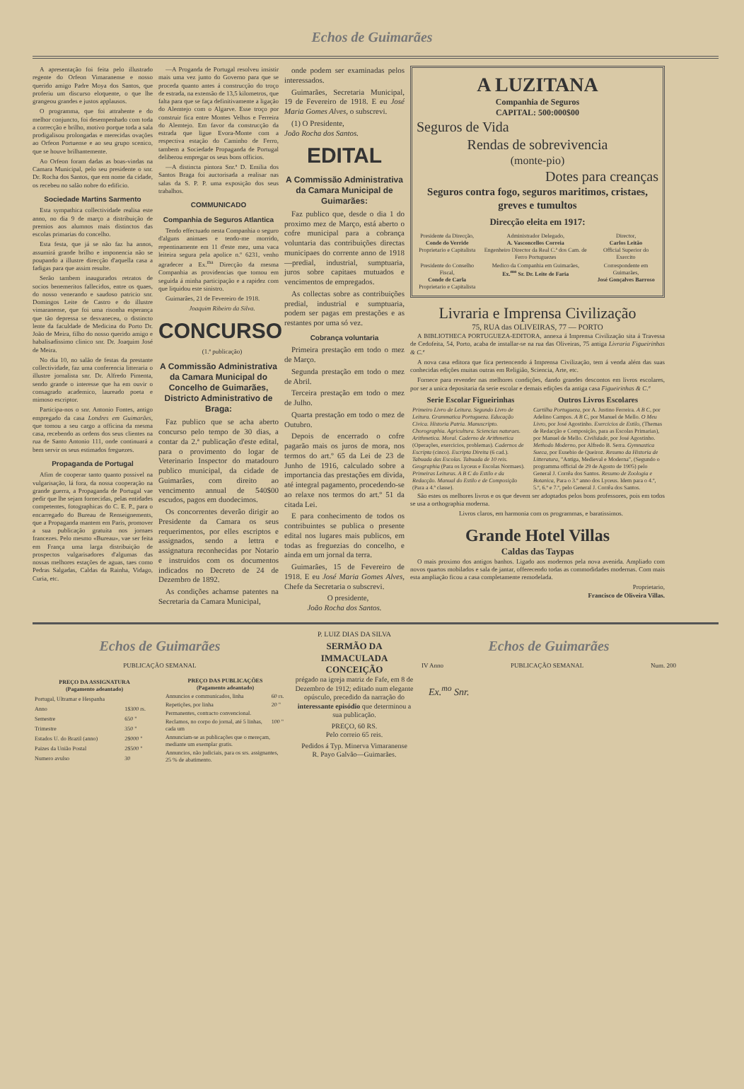Echos de Guimarães
A apresentação foi feita pelo illustrado regente do Orfeon Vimaranense e nosso querido amigo Padre Moya dos Santos, que proferiu um discurso eloquente, o que lhe grangeou grandes e justos applausos.
O programma, que foi attrahente e do melhor conjuncto, foi desempenhado com toda a correcção e brilho, motivo porque toda a sala prodigalisou prolongadas e merecidas ovações ao Orfeon Portuense e ao seu grupo scenico, que se houve brilhantemente.
Ao Orfeon foram dadas as boas-vindas na Camara Municipal, pelo seu presidente o snr. Dr. Rocha dos Santos, que em nome da cidade, os recebeu no salão nobre do edificio.
Sociedade Martins Sarmento
Esta sympathica collectividade realisa este anno, no dia 9 de março a distribuição de premios aos alumnos mais distinctos das escolas primarias do concelho.
Esta festa, que já se não faz ha annos, assumirá grande brilho e imponencia não se poupando a illustre direcção d'aquella casa a fadigas para que assim resulte.
Serão tambem inaugurados retratos de socios benemeritos fallecidos, entre os quaes, do nosso venerando e saudoso patricio snr. Domingos Leite de Castro e do illustre vimaranense, que foi uma risonha esperança que tão depressa se desvaneceu, o distincto lente da faculdade de Medicina do Porto Dr. João de Meira, filho do nosso querido amigo e habalisadissimo clinico snr. Dr. Joaquim José de Meira.
No dia 10, no salão de festas da prestante collectividade, faz uma conferencia litteraria o illustre jornalista snr. Dr. Alfredo Pimenta, sendo grande o interesse que ha em ouvir o consagrado academico, laureado poeta e mimoso escriptor.
Participa-nos o snr. Antonio Fontes, antigo empregado da casa Londres em Guimarães, que tomou a seu cargo a officina da mesma casa, recebendo as ordens dos seus clientes na rua de Santo Antonio 111, onde continuará a bem servir os seus estimados freguezes.
Propaganda de Portugal
Afim de cooperar tanto quanto possivel na vulgarisação, lá fora, da nossa cooperação na grande guerra, a Propaganda de Portugal vae pedir que lhe sejam fornecidas, pelas entidades competentes, fotographicas do C. E. P., para o encarregado do Bureau de Renseignements, que a Propaganda mantem em Paris, promover a sua publicação gratuita nos jornaes francezes. Pelo mesmo «Bureau», vae ser feita em França uma larga distribuição de prospectos vulgarisadores d'algumas das nossas melhores estações de aguas, taes como Pedras Salgadas, Caldas da Rainha, Vidago, Curia, etc.
—A Proganda de Portugal resolveu insistir mais uma vez junto do Governo para que se proceda quanto antes á construcção do troço de estrada, na extensão de 13,5 kilometros, que falta para que se faça definitivamente a ligação do Alemtejo com o Algarve. Esse troço por construir fica entre Montes Velhos e Ferreira do Alemtejo. Em favor da construcção da estrada que ligue Evora-Monte com a respectiva estação do Caminho de Ferro, tambem a Sociedade Propaganda de Portugal deliberou empregar os seus bons officios.
—A distincta pintora Snr.ª D. Emilia dos Santos Braga foi auctorisada a realisar nas salas da S. P. P. uma exposição dos seus trabalhos.
COMMUNICADO
Companhia de Seguros Atlantica
Tendo effectuado nesta Companhia o seguro d'alguns animaes e tendo-me morrido, repentinamente em 11 d'este mez, uma vaca leiteira segura pela apolice n.º 6231, venho agradecer a Ex.<sup>ma</sup> Direcção da mesma Companhia as providencias que tomou em seguida á minha participação e a rapidez com que liquidou este sinistro.
Guimarães, 21 de Fevereiro de 1918.
Joaquim Ribeiro da Silva.
CONCURSO
(1.ª publicação)
A Commissão Administrativa da Camara Municipal do Concelho de Guimarães, Districto Administrativo de Braga:
Faz publico que se acha aberto concurso pelo tempo de 30 dias, a contar da 2.ª publicação d'este edital, para o provimento do logar de Veterinario Inspector do matadouro publico municipal, da cidade de Guimarães, com direito ao vencimento annual de 540$00 escudos, pagos em duodecimos.
Os concorrentes deverão dirigir ao Presidente da Camara os seus requerimentos, por elles escriptos e assignados, sendo a lettra e assignatura reconhecidas por Notario e instruidos com os documentos indicados no Decreto de 24 de Dezembro de 1892.
As condições achamse patentes na Secretaria da Camara Municipal,
onde podem ser examinadas pelos interessados.
Guimarães, Secretaria Municipal, 19 de Fevereiro de 1918. E eu José Maria Gomes Alves, o subscrevi.
(1) O Presidente,
João Rocha dos Santos.
EDITAL
A Commissão Administrativa da Camara Municipal de Guimarães:
Faz publico que, desde o dia 1 do proximo mez de Março, está aberto o cofre municipal para a cobrança voluntaria das contribuições directas municipaes do corrente anno de 1918—predial, industrial, sumptuaria, juros sobre capitaes mutuados e vencimentos de empregados.
As collectas sobre as contribuições predial, industrial e sumptuaria, podem ser pagas em prestações e as restantes por uma só vez.
Cobrança voluntaria
Primeira prestação em todo o mez de Março.
Segunda prestação em todo o mez de Abril.
Terceira prestação em todo o mez de Julho.
Quarta prestação em todo o mez de Outubro.
Depois de encerrado o cofre pagarão mais os juros de mora, nos termos do art.º 65 da Lei de 23 de Junho de 1916, calculado sobre a importancia das prestações em divida, até integral pagamento, procedendo-se ao relaxe nos termos do art.º 51 da citada Lei.
E para conhecimento de todos os contribuintes se publica o presente edital nos lugares mais publicos, em todas as freguezias do concelho, e ainda em um jornal da terra.
Guimarães, 15 de Fevereiro de 1918. E eu José Maria Gomes Alves, Chefe da Secretaria o subscrevi.
O presidente,
João Rocha dos Santos.
A LUZITANA
Companhia de Seguros
CAPITAL: 500:000$00
Seguros de Vida
Rendas de sobrevivencia
(monte-pio)
Dotes para creanças
Seguros contra fogo, seguros maritimos, cristaes, greves e tumultos
Direcção eleita em 1917:
| Presidente da Direcção, Conde do Verride Proprietario e Capitalista | Administrador Delegado, A. Vasconcellos Correia Engenheiro Director da Real C.ª dos Cam. de Ferro Portuguezes | Director, Carlos Leitão Official Superior do Exercito |
| Presidente do Conselho Fiscal, Conde de Carla Proprietario e Capitalista | Medico da Companhia em Guimarães, Ex.<sup>mo</sup> Sr. Dr. Leite de Faria | Correspondente em Guimarães, José Gonçalves Barroso |
Livraria e Imprensa Civilização
75, RUA das OLIVEIRAS, 77 — PORTO
A BIBLIOTHECA PORTUGUEZA-EDITORA, annexa á Imprensa Civilização sita á Travessa de Cedofeita, 54, Porto, acaba de installar-se na rua das Oliveiras, 75 antiga Livraria Figueirinhas & C.ª
A nova casa editora que fica pertencendo á Imprensa Civilização, tem á venda além das suas conhecidas edições muitas outras em Religião, Sciencia, Arte, etc.
Fornece para revender nas melhores condições, dando grandes descontos em livros escolares, por ser a unica depositaria da serie escolar e demais edições da antiga casa Figueirinhas & C.ª
| Serie Escolar Figueirinhas | Outros Livros Escolares |
| --- | --- |
| Primeiro Livro de Leitura. Segundo Livro de Leitura. Grammatica Portugueza. Educação Civica. Historia Patria. Manuscripto. Chorographia. Agricultura. Sciencias naturaes. Arithmetica. Moral. Caderno de Arithmetica (Operações, exercicios, problemas). Cadernos de Escripta (cinco). Escripta Direita (6 cad.). Tabuada das Escolas. Tabuada de 10 reis. Geographia (Para os Lyceus e Escolas Normaes). Primeiras Leituras. A B C do Estilo e da Redacção. Manual do Estilo e de Composição (Para a 4.ª classe). | Cartilha Portugueza , por A. Justino Ferreira. A B C , por Adelino Campos. A B C , por Manuel de Mello. O Meu Livro , por José Agostinho. Exercicios de Estilo , (Themas de Redacção e Composição, para as Escolas Primarias), por Manuel de Mello. Civilidade , por José Agostinho. Methodo Moderno , por Alfredo B. Serra. Gymnastica Sueca , por Eusebio de Queiroz. Resumo da Historia de Litteratura , "Antiga, Medieval e Moderna", (Segundo o programma official de 29 de Agosto de 1905) pelo General J. Corrêa dos Santos. Resumo de Zoologia e Botanica , Para o 3.º anno dos Lyceus. Idem para o 4.º, 5.º, 6.º e 7.º, pelo General J. Corrêa dos Santos. |
São estes os melhores livros e os que devem ser adoptados pelos bons professores, pois em todos se usa a orthographia moderna.
Livros claros, em harmonia com os programmas, e baratissimos.
Grande Hotel Villas
Caldas das Taypas
O mais proximo dos antigos banhos. Ligado aos modernos pela nova avenida. Ampliado com novos quartos mobilados e sala de jantar, offerecendo todas as commodidades modernas. Com mais esta ampliação ficou a casa completamente remodelada.
Proprietario,
Francisco de Oliveira Villas.
Echos de Guimarães
PUBLICAÇÃO SEMANAL
| PREÇO DA ASSIGNATURA (Pagamento adeantado) | |
| --- | --- |
| Portugal, Ultramar e Hespanha | |
| Anno | 1$300 rs. |
| Semestre | 650 " |
| Trimestre | 350 " |
| Estados U. do Brazil (anno) | 2$000 " |
| Paizes da União Postal | 2$500 " |
| Numero avulso | 30 |
| PREÇO DAS PUBLICAÇÕES (Pagamento adeantado) | |
| --- | --- |
| Annuncios e communicados, linha | 60 rs. |
| Repetições, por linha | 20 " |
| Permanentes, contracto convencional. | |
| Reclamos, no corpo do jornal, até 5 linhas, cada um | 100 " |
| Annunciam-se as publicações que o mereçam, mediante um exemplar gratis. | |
| Annuncios, não judiciais, para os srs. assignantes, 25 % de abatimento. | |
P. LUIZ DIAS DA SILVA
SERMÃO DA IMMACULADA CONCEIÇÃO
prégado na igreja matriz de Fafe, em 8 de Dezembro de 1912; editado num elegante opúsculo, precedido da narração do interessante episódio que determinou a sua publicação.
PREÇO, 60 RS.
Pelo correio 65 reis.
Pedidos á Typ. Minerva Vimaranense
R. Payo Galvão—Guimarães.
Echos de Guimarães
IV Anno PUBLICAÇÃO SEMANAL Num. 200
Ex.<sup>mo</sup> Snr.